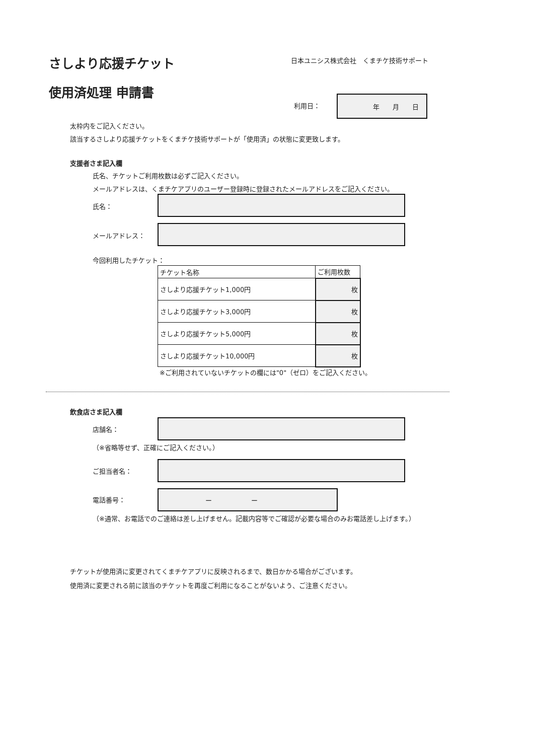さしより応援チケット
使用済処理 申請書
日本ユニシス株式会社　くまチケ技術サポート
利用日：
年　　月　　日
太枠内をご記入ください。
該当するさしより応援チケットをくまチケ技術サポートが「使用済」の状態に変更致します。
支援者さま記入欄
氏名、チケットご利用枚数は必ずご記入ください。
メールアドレスは、くまチケアプリのユーザー登録時に登録されたメールアドレスをご記入ください。
氏名：
メールアドレス：
今回利用したチケット：
| チケット名称 | ご利用枚数 |
| さしより応援チケット1,000円 | 枚 |
| さしより応援チケット3,000円 | 枚 |
| さしより応援チケット5,000円 | 枚 |
| さしより応援チケット10,000円 | 枚 |
※ご利用されていないチケットの欄には"0"（ゼロ）をご記入ください。
飲食店さま記入欄
店舗名：
（※省略等せず、正確にご記入ください。）
ご担当者名：
電話番号：
ー　　　　　　ー
（※通常、お電話でのご連絡は差し上げません。記載内容等でご確認が必要な場合のみお電話差し上げます。）
チケットが使用済に変更されてくまチケアプリに反映されるまで、数日かかる場合がございます。
使用済に変更される前に該当のチケットを再度ご利用になることがないよう、ご注意ください。